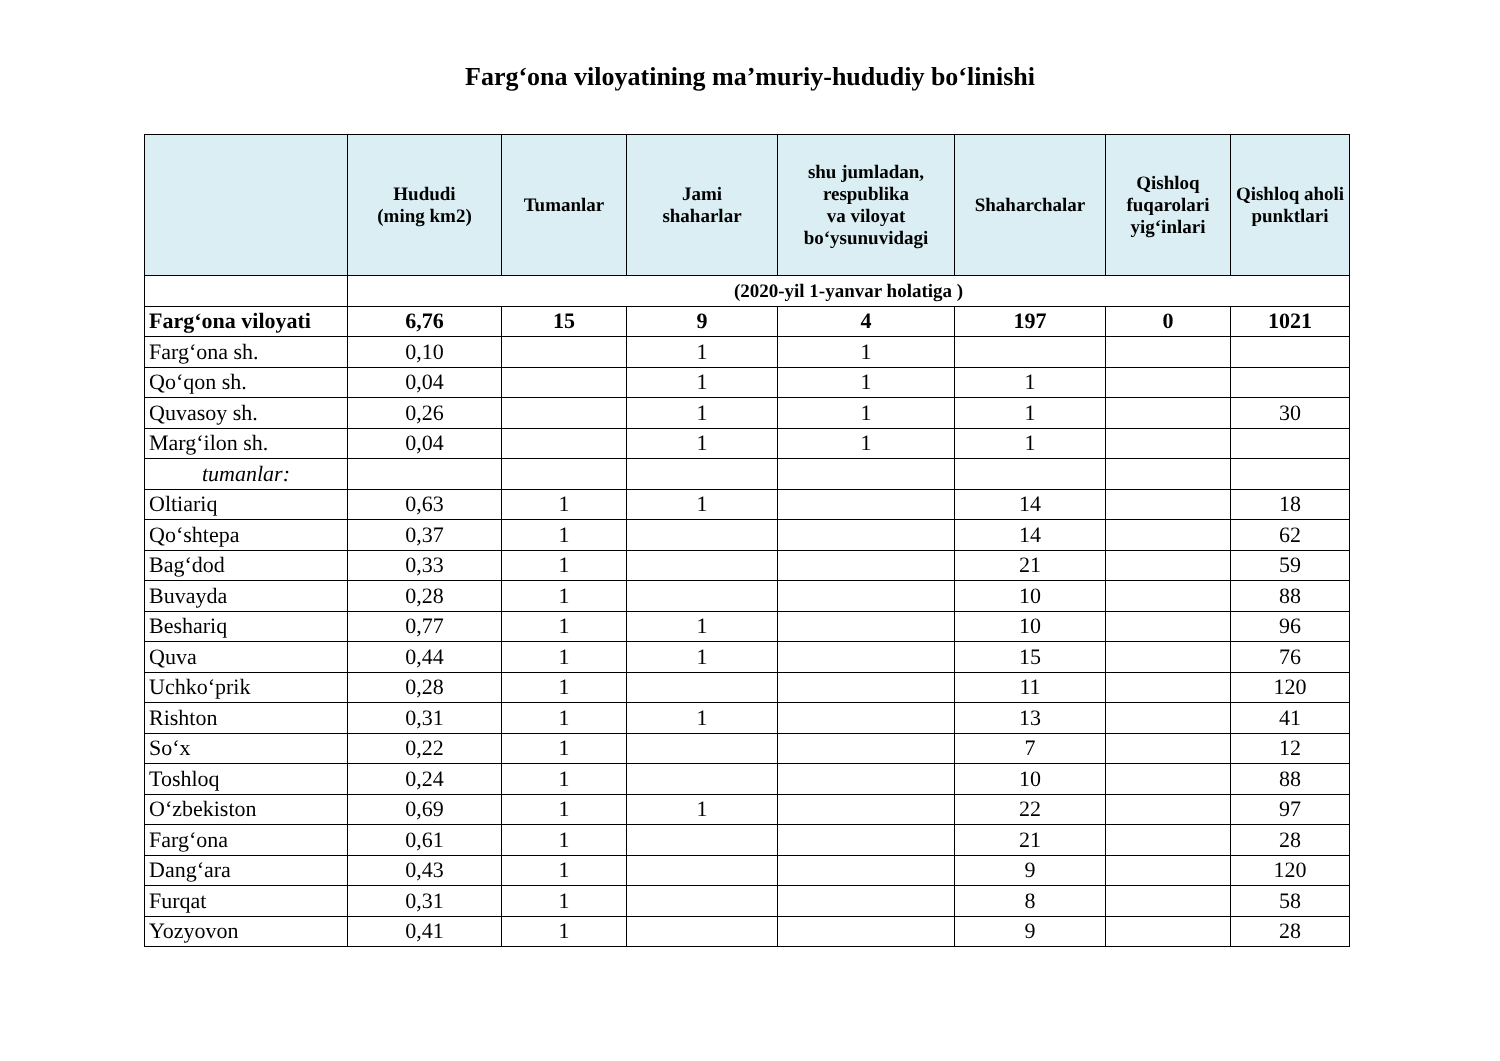Farg‘ona viloyatining ma’muriy-hududiy bo‘linishi
| | Hududi (ming km2) | Tumanlar | Jami shaharlar | shu jumladan, respublika va viloyat bo‘ysunuvidagi | Shaharchalar | Qishloq fuqarolari yig‘inlari | Qishloq aholi punktlari |
| --- | --- | --- | --- | --- | --- | --- | --- |
| | (2020-yil 1-yanvar holatiga ) | | | | | | |
| Farg‘ona viloyati | 6,76 | 15 | 9 | 4 | 197 | 0 | 1021 |
| Farg‘ona sh. | 0,10 | | 1 | 1 | | | |
| Qo‘qon sh. | 0,04 | | 1 | 1 | 1 | | |
| Quvasoy sh. | 0,26 | | 1 | 1 | 1 | | 30 |
| Marg‘ilon sh. | 0,04 | | 1 | 1 | 1 | | |
| tumanlar: | | | | | | | |
| Oltiariq | 0,63 | 1 | 1 | | 14 | | 18 |
| Qo‘shtepa | 0,37 | 1 | | | 14 | | 62 |
| Bag‘dod | 0,33 | 1 | | | 21 | | 59 |
| Buvayda | 0,28 | 1 | | | 10 | | 88 |
| Beshariq | 0,77 | 1 | 1 | | 10 | | 96 |
| Quva | 0,44 | 1 | 1 | | 15 | | 76 |
| Uchko‘prik | 0,28 | 1 | | | 11 | | 120 |
| Rishton | 0,31 | 1 | 1 | | 13 | | 41 |
| So‘x | 0,22 | 1 | | | 7 | | 12 |
| Toshloq | 0,24 | 1 | | | 10 | | 88 |
| O‘zbekiston | 0,69 | 1 | 1 | | 22 | | 97 |
| Farg‘ona | 0,61 | 1 | | | 21 | | 28 |
| Dang‘ara | 0,43 | 1 | | | 9 | | 120 |
| Furqat | 0,31 | 1 | | | 8 | | 58 |
| Yozyovon | 0,41 | 1 | | | 9 | | 28 |